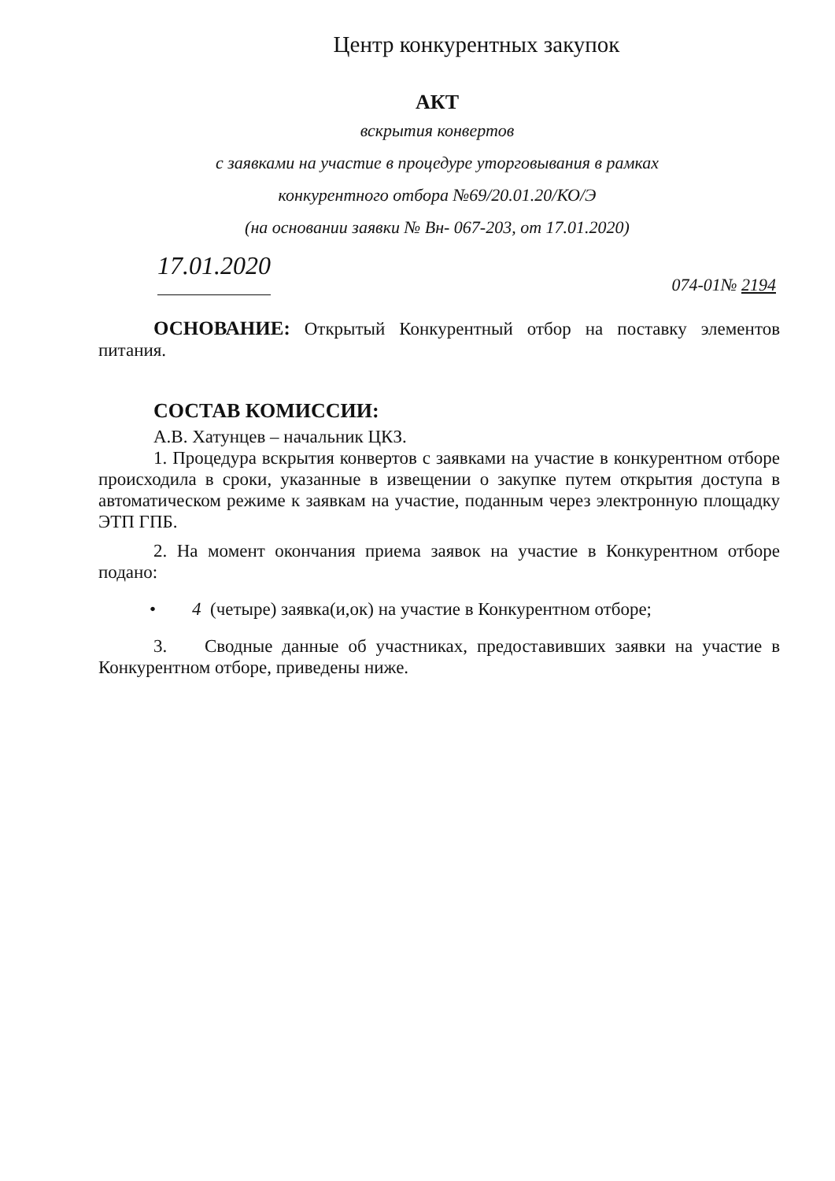Центр конкурентных закупок
АКТ
вскрытия конвертов
с заявками на участие в процедуре уторговывания в рамках
конкурентного отбора №69/20.01.20/КО/Э
(на основании заявки № Вн- 067-203, от 17.01.2020)
17.01.2020 074-01№ 2194
ОСНОВАНИЕ: Открытый Конкурентный отбор на поставку элементов питания.
СОСТАВ КОМИССИИ:
А.В. Хатунцев – начальник ЦКЗ.
1. Процедура вскрытия конвертов с заявками на участие в конкурентном отборе происходила в сроки, указанные в извещении о закупке путем открытия доступа в автоматическом режиме к заявкам на участие, поданным через электронную площадку ЭТП ГПБ.
2. На момент окончания приема заявок на участие в Конкурентном отборе подано:
• 4 (четыре) заявка(и,ок) на участие в Конкурентном отборе;
3. Сводные данные об участниках, предоставивших заявки на участие в Конкурентном отборе, приведены ниже.